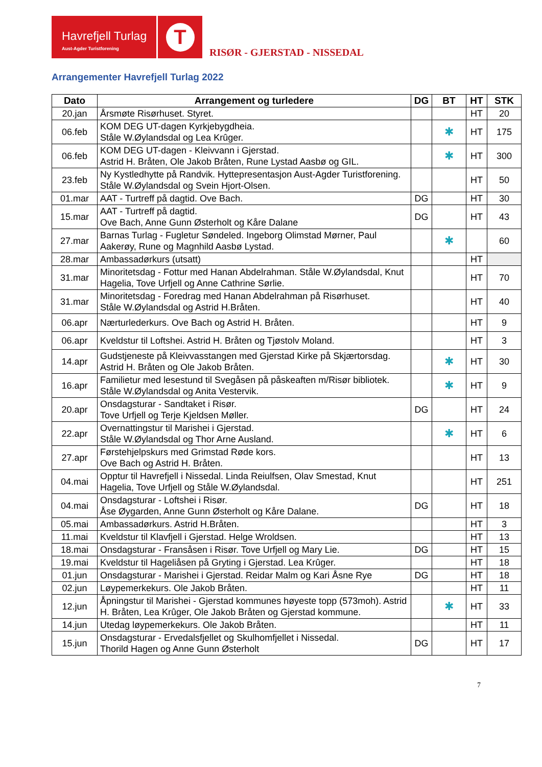Havrefjell Turlag
Aust-Agder Turistforening
T
RISØR - GJERSTAD - NISSEDAL
Arrangementer Havrefjell Turlag 2022
| Dato | Arrangement og turledere | DG | BT | HT | STK |
| --- | --- | --- | --- | --- | --- |
| 20.jan | Årsmøte Risørhuset. Styret. | | | HT | 20 |
| 06.feb | KOM DEG UT-dagen Kyrkjebygdheia. Ståle W.Øylandsdal og Lea Krûger. | | ✱ | HT | 175 |
| 06.feb | KOM DEG UT-dagen - Kleivvann i Gjerstad. Astrid H. Bråten, Ole Jakob Bråten, Rune Lystad Aasbø og GIL. | | ✱ | HT | 300 |
| 23.feb | Ny Kystledhytte på Randvik. Hyttepresentasjon Aust-Agder Turistforening. Ståle W.Øylandsdal og Svein Hjort-Olsen. | | | HT | 50 |
| 01.mar | AAT - Turtreff på dagtid. Ove Bach. | DG | | HT | 30 |
| 15.mar | AAT - Turtreff på dagtid. Ove Bach, Anne Gunn Østerholt og Kåre Dalane | DG | | HT | 43 |
| 27.mar | Barnas Turlag - Fugletur Søndeled. Ingeborg Olimstad Mørner, Paul Aakerøy, Rune og Magnhild Aasbø Lystad. | | ✱ | | 60 |
| 28.mar | Ambassadørkurs (utsatt) | | | HT | |
| 31.mar | Minoritetsdag - Fottur med Hanan Abdelrahman. Ståle W.Øylandsdal, Knut Hagelia, Tove Urfjell og Anne Cathrine Sørlie. | | | HT | 70 |
| 31.mar | Minoritetsdag - Foredrag med Hanan Abdelrahman på Risørhuset. Ståle W.Øylandsdal og Astrid H.Bråten. | | | HT | 40 |
| 06.apr | Nærturlederkurs. Ove Bach og Astrid H. Bråten. | | | HT | 9 |
| 06.apr | Kveldstur til Loftshei. Astrid H. Bråten og Tjøstolv Moland. | | | HT | 3 |
| 14.apr | Gudstjeneste på Kleivvasstangen med Gjerstad Kirke på Skjærtorsdag. Astrid H. Bråten og Ole Jakob Bråten. | | ✱ | HT | 30 |
| 16.apr | Familietur med lesestund til Svegåsen på påskeaften m/Risør bibliotek. Ståle W.Øylandsdal og Anita Vestervik. | | ✱ | HT | 9 |
| 20.apr | Onsdagsturar - Sandtaket i Risør. Tove Urfjell og Terje Kjeldsen Møller. | DG | | HT | 24 |
| 22.apr | Overnattingstur til Marishei i Gjerstad. Ståle W.Øylandsdal og Thor Arne Ausland. | | ✱ | HT | 6 |
| 27.apr | Førstehjelpskurs med Grimstad Røde kors. Ove Bach og Astrid H. Bråten. | | | HT | 13 |
| 04.mai | Opptur til Havrefjell i Nissedal. Linda Reiulfsen, Olav Smestad, Knut Hagelia, Tove Urfjell og Ståle W.Øylandsdal. | | | HT | 251 |
| 04.mai | Onsdagsturar - Loftshei i Risør. Åse Øygarden, Anne Gunn Østerholt og Kåre Dalane. | DG | | HT | 18 |
| 05.mai | Ambassadørkurs. Astrid H.Bråten. | | | HT | 3 |
| 11.mai | Kveldstur til Klavfjell i Gjerstad. Helge Wroldsen. | | | HT | 13 |
| 18.mai | Onsdagsturar - Fransåsen i Risør. Tove Urfjell og Mary Lie. | DG | | HT | 15 |
| 19.mai | Kveldstur til Hageliåsen på Gryting i Gjerstad. Lea Krûger. | | | HT | 18 |
| 01.jun | Onsdagsturar - Marishei i Gjerstad. Reidar Malm og Kari Åsne Rye | DG | | HT | 18 |
| 02.jun | Løypemerkekurs. Ole Jakob Bråten. | | | HT | 11 |
| 12.jun | Åpningstur til Marishei - Gjerstad kommunes høyeste topp (573moh). Astrid H. Bråten, Lea Krûger, Ole Jakob Bråten og Gjerstad kommune. | | ✱ | HT | 33 |
| 14.jun | Utedag løypemerkekurs. Ole Jakob Bråten. | | | HT | 11 |
| 15.jun | Onsdagsturar - Ervedalsfjellet og Skulhomfjellet i Nissedal. Thorild Hagen og Anne Gunn Østerholt | DG | | HT | 17 |
7